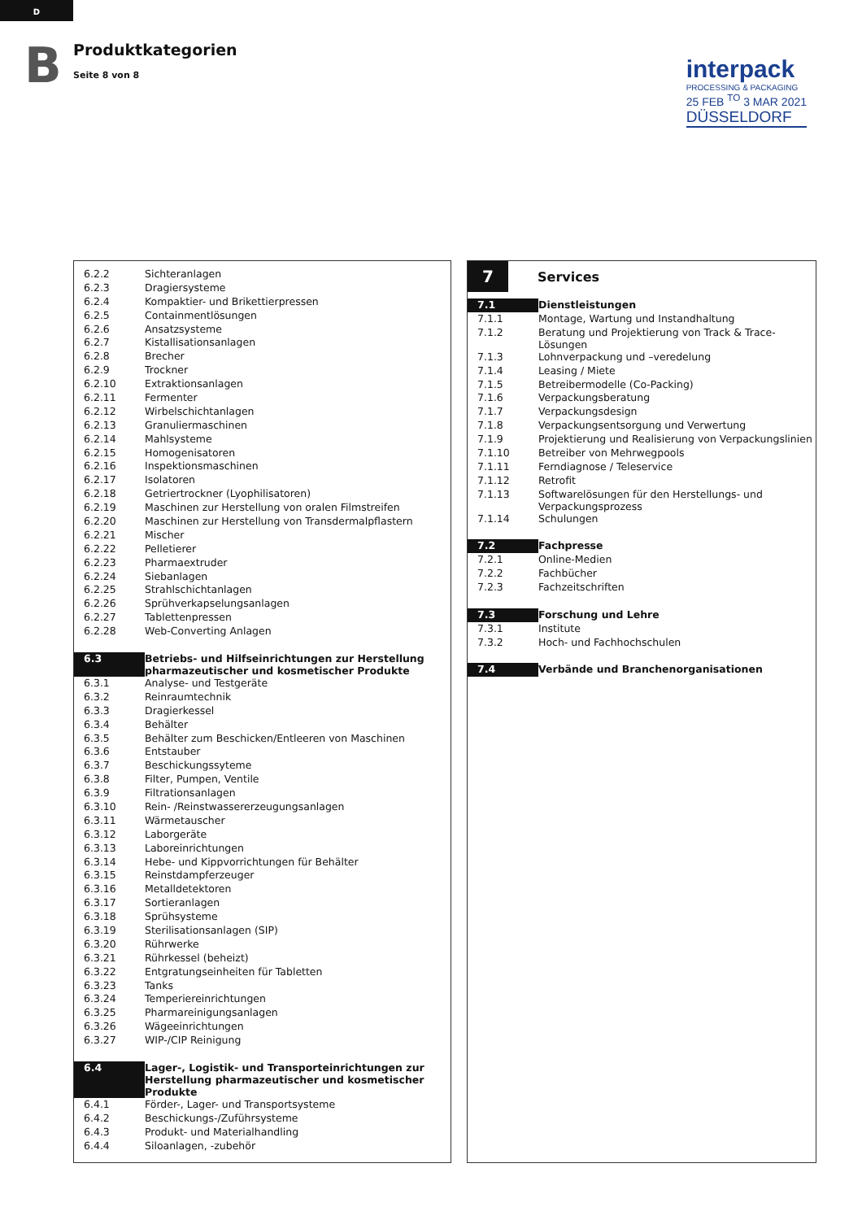D
B
Produktkategorien
Seite 8 von 8
interpack
PROCESSING & PACKAGING
25 FEB <sup>TO</sup> 3 MAR 2021
DÜSSELDORF
| 6.2.2 | Sichteranlagen |
| 6.2.3 | Dragiersysteme |
| 6.2.4 | Kompaktier- und Brikettierpressen |
| 6.2.5 | Containmentlösungen |
| 6.2.6 | Ansatzsysteme |
| 6.2.7 | Kistallisationsanlagen |
| 6.2.8 | Brecher |
| 6.2.9 | Trockner |
| 6.2.10 | Extraktionsanlagen |
| 6.2.11 | Fermenter |
| 6.2.12 | Wirbelschichtanlagen |
| 6.2.13 | Granuliermaschinen |
| 6.2.14 | Mahlsysteme |
| 6.2.15 | Homogenisatoren |
| 6.2.16 | Inspektionsmaschinen |
| 6.2.17 | Isolatoren |
| 6.2.18 | Getriertrockner (Lyophilisatoren) |
| 6.2.19 | Maschinen zur Herstellung von oralen Filmstreifen |
| 6.2.20 | Maschinen zur Herstellung von Transdermalpflastern |
| 6.2.21 | Mischer |
| 6.2.22 | Pelletierer |
| 6.2.23 | Pharmaextruder |
| 6.2.24 | Siebanlagen |
| 6.2.25 | Strahlschichtanlagen |
| 6.2.26 | Sprühverkapselungsanlagen |
| 6.2.27 | Tablettenpressen |
| 6.2.28 | Web-Converting Anlagen |
| 6.3 | Betriebs- und Hilfseinrichtungen zur Herstellung pharmazeutischer und kosmetischer Produkte |
| 6.3.1 | Analyse- und Testgeräte |
| 6.3.2 | Reinraumtechnik |
| 6.3.3 | Dragierkessel |
| 6.3.4 | Behälter |
| 6.3.5 | Behälter zum Beschicken/Entleeren von Maschinen |
| 6.3.6 | Entstauber |
| 6.3.7 | Beschickungssyteme |
| 6.3.8 | Filter, Pumpen, Ventile |
| 6.3.9 | Filtrationsanlagen |
| 6.3.10 | Rein- /Reinstwassererzeugungsanlagen |
| 6.3.11 | Wärmetauscher |
| 6.3.12 | Laborgeräte |
| 6.3.13 | Laboreinrichtungen |
| 6.3.14 | Hebe- und Kippvorrichtungen für Behälter |
| 6.3.15 | Reinstdampferzeuger |
| 6.3.16 | Metalldetektoren |
| 6.3.17 | Sortieranlagen |
| 6.3.18 | Sprühsysteme |
| 6.3.19 | Sterilisationsanlagen (SIP) |
| 6.3.20 | Rührwerke |
| 6.3.21 | Rührkessel (beheizt) |
| 6.3.22 | Entgratungseinheiten für Tabletten |
| 6.3.23 | Tanks |
| 6.3.24 | Temperiereinrichtungen |
| 6.3.25 | Pharmareinigungsanlagen |
| 6.3.26 | Wägeeinrichtungen |
| 6.3.27 | WIP-/CIP Reinigung |
| 6.4 | Lager-, Logistik- und Transporteinrichtungen zur Herstellung pharmazeutischer und kosmetischer Produkte |
| 6.4.1 | Förder-, Lager- und Transportsysteme |
| 6.4.2 | Beschickungs-/Zuführsysteme |
| 6.4.3 | Produkt- und Materialhandling |
| 6.4.4 | Siloanlagen, -zubehör |
7
Services
| 7.1 | Dienstleistungen |
| 7.1.1 | Montage, Wartung und Instandhaltung |
| 7.1.2 | Beratung und Projektierung von Track & Trace-Lösungen |
| 7.1.3 | Lohnverpackung und –veredelung |
| 7.1.4 | Leasing / Miete |
| 7.1.5 | Betreibermodelle (Co-Packing) |
| 7.1.6 | Verpackungsberatung |
| 7.1.7 | Verpackungsdesign |
| 7.1.8 | Verpackungsentsorgung und Verwertung |
| 7.1.9 | Projektierung und Realisierung von Verpackungslinien |
| 7.1.10 | Betreiber von Mehrwegpools |
| 7.1.11 | Ferndiagnose / Teleservice |
| 7.1.12 | Retrofit |
| 7.1.13 | Softwarelösungen für den Herstellungs- und Verpackungsprozess |
| 7.1.14 | Schulungen |
| 7.2 | Fachpresse |
| 7.2.1 | Online-Medien |
| 7.2.2 | Fachbücher |
| 7.2.3 | Fachzeitschriften |
| 7.3 | Forschung und Lehre |
| 7.3.1 | Institute |
| 7.3.2 | Hoch- und Fachhochschulen |
| 7.4 | Verbände und Branchenorganisationen |